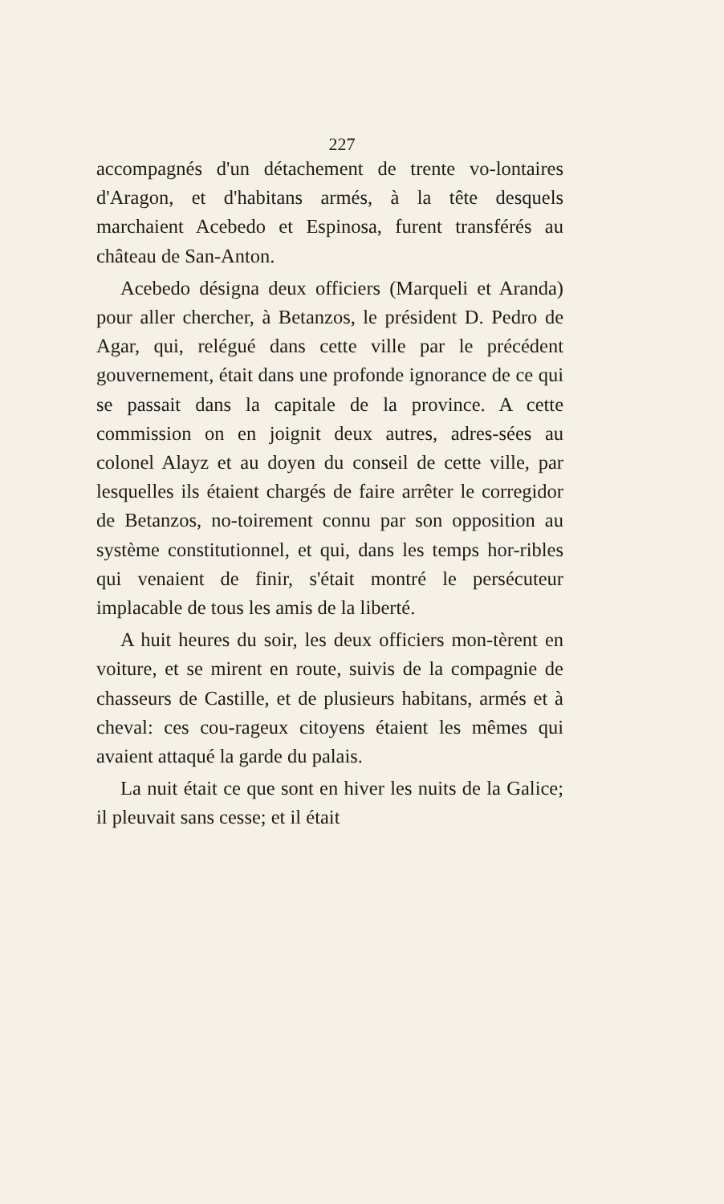227
accompagnés d'un détachement de trente vo-lontaires d'Aragon, et d'habitans armés, à la tête desquels marchaient Acebedo et Espinosa, furent transférés au château de San-Anton.
Acebedo désigna deux officiers (Marqueli et Aranda) pour aller chercher, à Betanzos, le président D. Pedro de Agar, qui, relégué dans cette ville par le précédent gouvernement, était dans une profonde ignorance de ce qui se passait dans la capitale de la province. A cette commission on en joignit deux autres, adres-sées au colonel Alayz et au doyen du conseil de cette ville, par lesquelles ils étaient chargés de faire arrêter le corregidor de Betanzos, no-toirement connu par son opposition au système constitutionnel, et qui, dans les temps hor-ribles qui venaient de finir, s'était montré le persécuteur implacable de tous les amis de la liberté.
A huit heures du soir, les deux officiers mon-tèrent en voiture, et se mirent en route, suivis de la compagnie de chasseurs de Castille, et de plusieurs habitans, armés et à cheval: ces cou-rageux citoyens étaient les mêmes qui avaient attaqué la garde du palais.
La nuit était ce que sont en hiver les nuits de la Galice; il pleuvait sans cesse; et il était